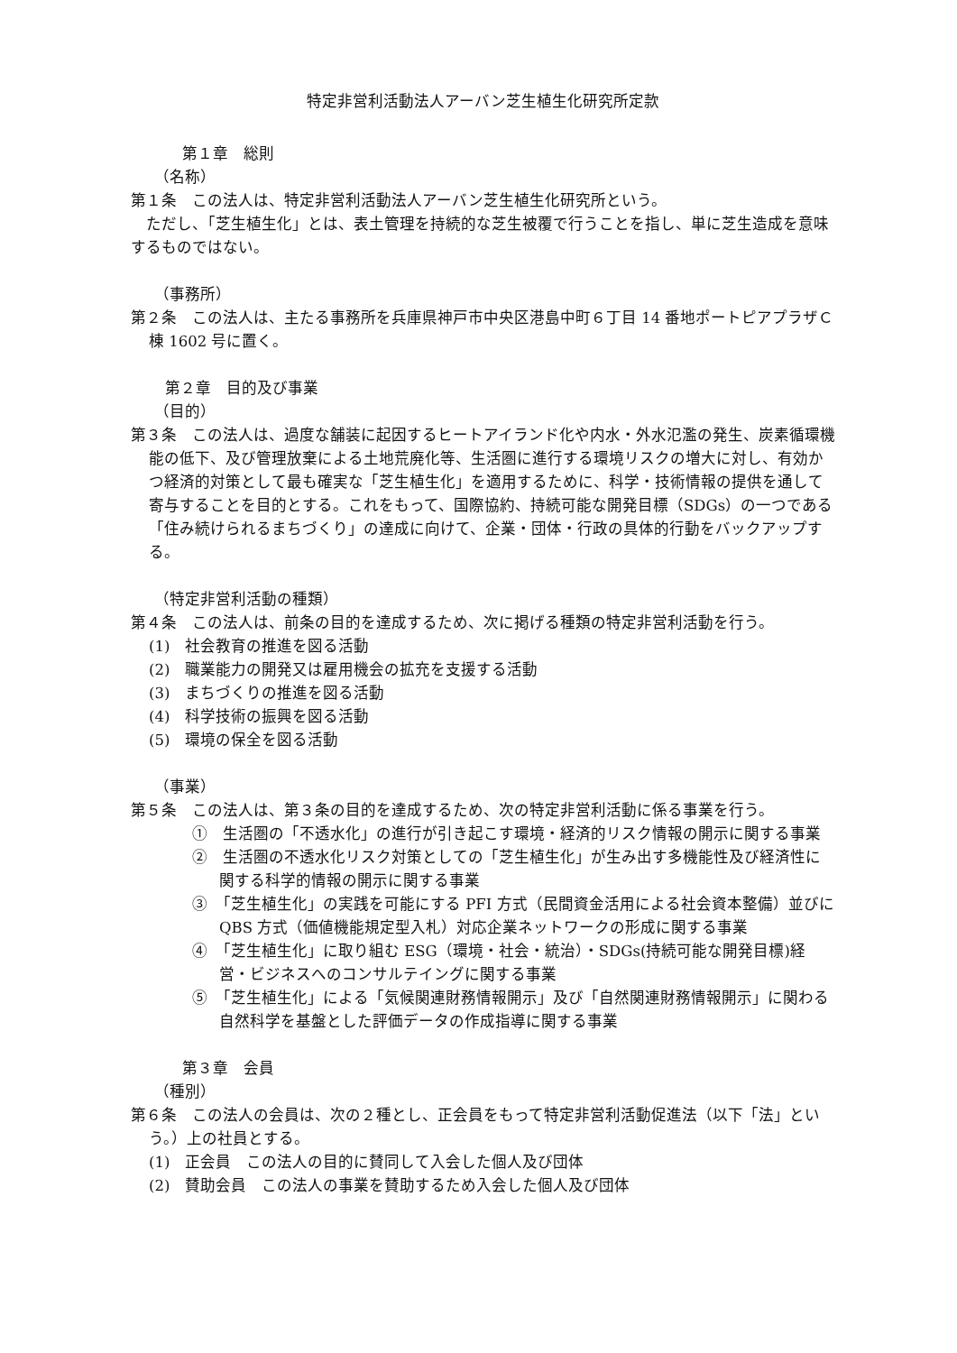特定非営利活動法人アーバン芝生植生化研究所定款
第１章　総則
（名称）
第１条　この法人は、特定非営利活動法人アーバン芝生植生化研究所という。
　ただし、「芝生植生化」とは、表土管理を持続的な芝生被覆で行うことを指し、単に芝生造成を意味するものではない。
（事務所）
第２条　この法人は、主たる事務所を兵庫県神戸市中央区港島中町６丁目 14 番地ポートピアプラザＣ棟 1602 号に置く。
第２章　目的及び事業
（目的）
第３条　この法人は、過度な舗装に起因するヒートアイランド化や内水・外水氾濫の発生、炭素循環機能の低下、及び管理放棄による土地荒廃化等、生活圏に進行する環境リスクの増大に対し、有効かつ経済的対策として最も確実な「芝生植生化」を適用するために、科学・技術情報の提供を通して寄与することを目的とする。これをもって、国際協約、持続可能な開発目標（SDGs）の一つである「住み続けられるまちづくり」の達成に向けて、企業・団体・行政の具体的行動をバックアップする。
（特定非営利活動の種類）
第４条　この法人は、前条の目的を達成するため、次に掲げる種類の特定非営利活動を行う。
(1)　社会教育の推進を図る活動
(2)　職業能力の開発又は雇用機会の拡充を支援する活動
(3)　まちづくりの推進を図る活動
(4)　科学技術の振興を図る活動
(5)　環境の保全を図る活動
（事業）
第５条　この法人は、第３条の目的を達成するため、次の特定非営利活動に係る事業を行う。
①　生活圏の「不透水化」の進行が引き起こす環境・経済的リスク情報の開示に関する事業
②　生活圏の不透水化リスク対策としての「芝生植生化」が生み出す多機能性及び経済性に関する科学的情報の開示に関する事業
③　「芝生植生化」の実践を可能にする PFI 方式（民間資金活用による社会資本整備）並びに QBS 方式（価値機能規定型入札）対応企業ネットワークの形成に関する事業
④　「芝生植生化」に取り組む ESG（環境・社会・統治）・SDGs(持続可能な開発目標)経営・ビジネスへのコンサルテイングに関する事業
⑤　「芝生植生化」による「気候関連財務情報開示」及び「自然関連財務情報開示」に関わる自然科学を基盤とした評価データの作成指導に関する事業
第３章　会員
（種別）
第６条　この法人の会員は、次の２種とし、正会員をもって特定非営利活動促進法（以下「法」という。）上の社員とする。
(1)　正会員　この法人の目的に賛同して入会した個人及び団体
(2)　賛助会員　この法人の事業を賛助するため入会した個人及び団体